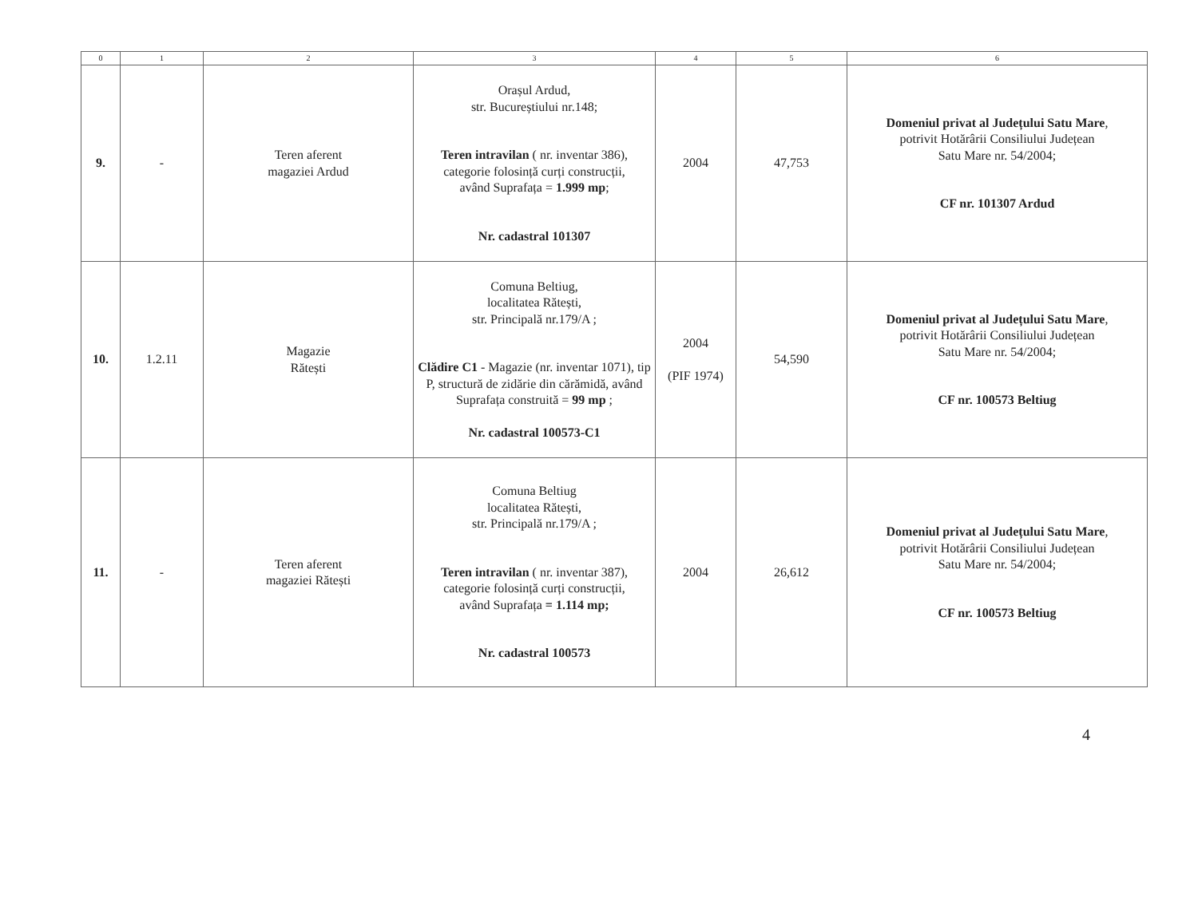| 0 | 1 | 2 | 3 | 4 | 5 | 6 |
| --- | --- | --- | --- | --- | --- | --- |
| 9. | - | Teren aferent magaziei Ardud | Orașul Ardud, str. Bucureștiului nr.148; Teren intravilan ( nr. inventar 386), categorie folosință curți construcții, având Suprafața = 1.999 mp ; Nr. cadastral 101307 | 2004 | 47,753 | Domeniul privat al Județului Satu Mare , potrivit Hotărârii Consiliului Județean Satu Mare nr. 54/2004; CF nr. 101307 Ardud |
| 10. | 1.2.11 | Magazie Rătești | Comuna Beltiug, localitatea Rătești, str. Principală nr.179/A ; Clădire C1 - Magazie (nr. inventar 1071), tip P, structură de zidărie din cărămidă, având Suprafața construită = 99 mp ; Nr. cadastral 100573-C1 | 2004 (PIF 1974) | 54,590 | Domeniul privat al Județului Satu Mare , potrivit Hotărârii Consiliului Județean Satu Mare nr. 54/2004; CF nr. 100573 Beltiug |
| 11. | - | Teren aferent magaziei Rătești | Comuna Beltiug localitatea Rătești, str. Principală nr.179/A ; Teren intravilan ( nr. inventar 387), categorie folosință curți construcții, având Suprafața = 1.114 mp; Nr. cadastral 100573 | 2004 | 26,612 | Domeniul privat al Județului Satu Mare , potrivit Hotărârii Consiliului Județean Satu Mare nr. 54/2004; CF nr. 100573 Beltiug |
4